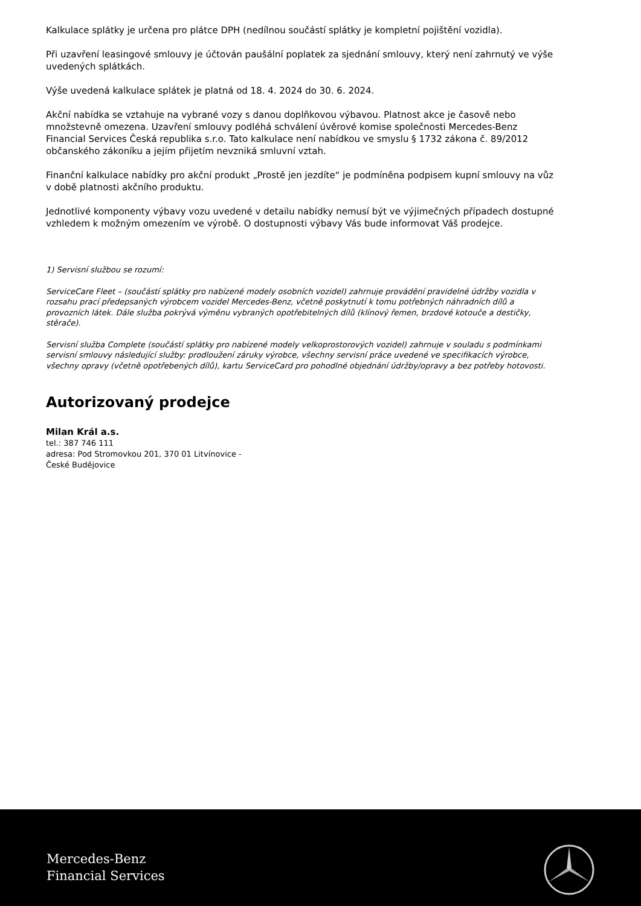Kalkulace splátky je určena pro plátce DPH (nedílnou součástí splátky je kompletní pojištění vozidla).
Při uzavření leasingové smlouvy je účtován paušální poplatek za sjednání smlouvy, který není zahrnutý ve výše uvedených splátkách.
Výše uvedená kalkulace splátek je platná od 18. 4. 2024 do 30. 6. 2024.
Akční nabídka se vztahuje na vybrané vozy s danou doplňkovou výbavou. Platnost akce je časově nebo množstevně omezena. Uzavření smlouvy podléhá schválení úvěrové komise společnosti Mercedes-Benz Financial Services Česká republika s.r.o. Tato kalkulace není nabídkou ve smyslu § 1732 zákona č. 89/2012 občanského zákoníku a jejím přijetím nevzniká smluvní vztah.
Finanční kalkulace nabídky pro akční produkt „Prostě jen jezdíte“ je podmíněna podpisem kupní smlouvy na vůz v době platnosti akčního produktu.
Jednotlivé komponenty výbavy vozu uvedené v detailu nabídky nemusí být ve výjimečných případech dostupné vzhledem k možným omezením ve výrobě. O dostupnosti výbavy Vás bude informovat Váš prodejce.
1) Servisní službou se rozumí:
ServiceCare Fleet – (součástí splátky pro nabízené modely osobních vozidel) zahrnuje provádění pravidelné údržby vozidla v rozsahu prací předepsaných výrobcem vozidel Mercedes-Benz, včetně poskytnutí k tomu potřebných náhradních dílů a provozních látek. Dále služba pokrývá výměnu vybraných opotřebitelných dílů (klínový řemen, brzdové kotouče a destičky, stěrače).
Servisní služba Complete (součástí splátky pro nabízené modely velkoprostorových vozidel) zahrnuje v souladu s podmínkami servisní smlouvy následující služby: prodloužení záruky výrobce, všechny servisní práce uvedené ve specifikacích výrobce, všechny opravy (včetně opotřebených dílů), kartu ServiceCard pro pohodlné objednání údržby/opravy a bez potřeby hotovosti.
Autorizovaný prodejce
Milan Král a.s.
tel.: 387 746 111
adresa: Pod Stromovkou 201, 370 01 Litvínovice -
České Budějovice
Mercedes-Benz
Financial Services